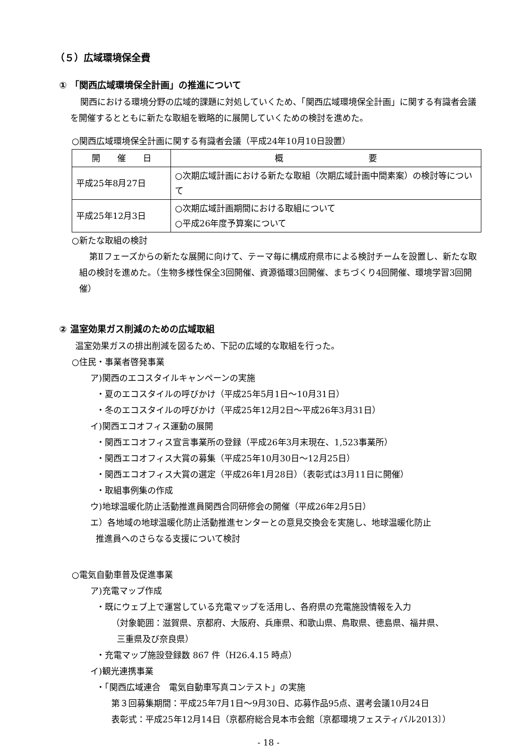（５）広域環境保全費
① 「関西広域環境保全計画」の推進について
関西における環境分野の広域的課題に対処していくため、「関西広域環境保全計画」に関する有識者会議を開催するとともに新たな取組を戦略的に展開していくための検討を進めた。
○関西広域環境保全計画に関する有識者会議（平成24年10月10日設置）
| 開 催 日 | 概 要 |
| --- | --- |
| 平成25年8月27日 | ○次期広域計画における新たな取組（次期広域計画中間素案）の検討等について |
| 平成25年12月3日 | ○次期広域計画期間における取組について ○平成26年度予算案について |
○新たな取組の検討
第Ⅱフェーズからの新たな展開に向けて、テーマ毎に構成府県市による検討チームを設置し、新たな取組の検討を進めた。（生物多様性保全3回開催、資源循環3回開催、まちづくり4回開催、環境学習3回開催）
② 温室効果ガス削減のための広域取組
温室効果ガスの排出削減を図るため、下記の広域的な取組を行った。
○住民・事業者啓発事業
ア)関西のエコスタイルキャンペーンの実施
・夏のエコスタイルの呼びかけ（平成25年5月1日～10月31日）
・冬のエコスタイルの呼びかけ（平成25年12月2日～平成26年3月31日）
イ)関西エコオフィス運動の展開
・関西エコオフィス宣言事業所の登録（平成26年3月末現在、1,523事業所）
・関西エコオフィス大賞の募集（平成25年10月30日～12月25日）
・関西エコオフィス大賞の選定（平成26年1月28日）（表彰式は3月11日に開催）
・取組事例集の作成
ウ)地球温暖化防止活動推進員関西合同研修会の開催（平成26年2月5日）
エ）各地域の地球温暖化防止活動推進センターとの意見交換会を実施し、地球温暖化防止
推進員へのさらなる支援について検討
○電気自動車普及促進事業
ア)充電マップ作成
・既にウェブ上で運営している充電マップを活用し、各府県の充電施設情報を入力
（対象範囲：滋賀県、京都府、大阪府、兵庫県、和歌山県、鳥取県、徳島県、福井県、
三重県及び奈良県）
・充電マップ施設登録数 867 件（H26.4.15 時点）
イ)観光連携事業
・「関西広域連合　電気自動車写真コンテスト」の実施
第３回募集期間：平成25年7月1日～9月30日、応募作品95点、選考会議10月24日
表彰式：平成25年12月14日（京都府総合見本市会館〔京都環境フェスティバル2013〕）
- 18 -